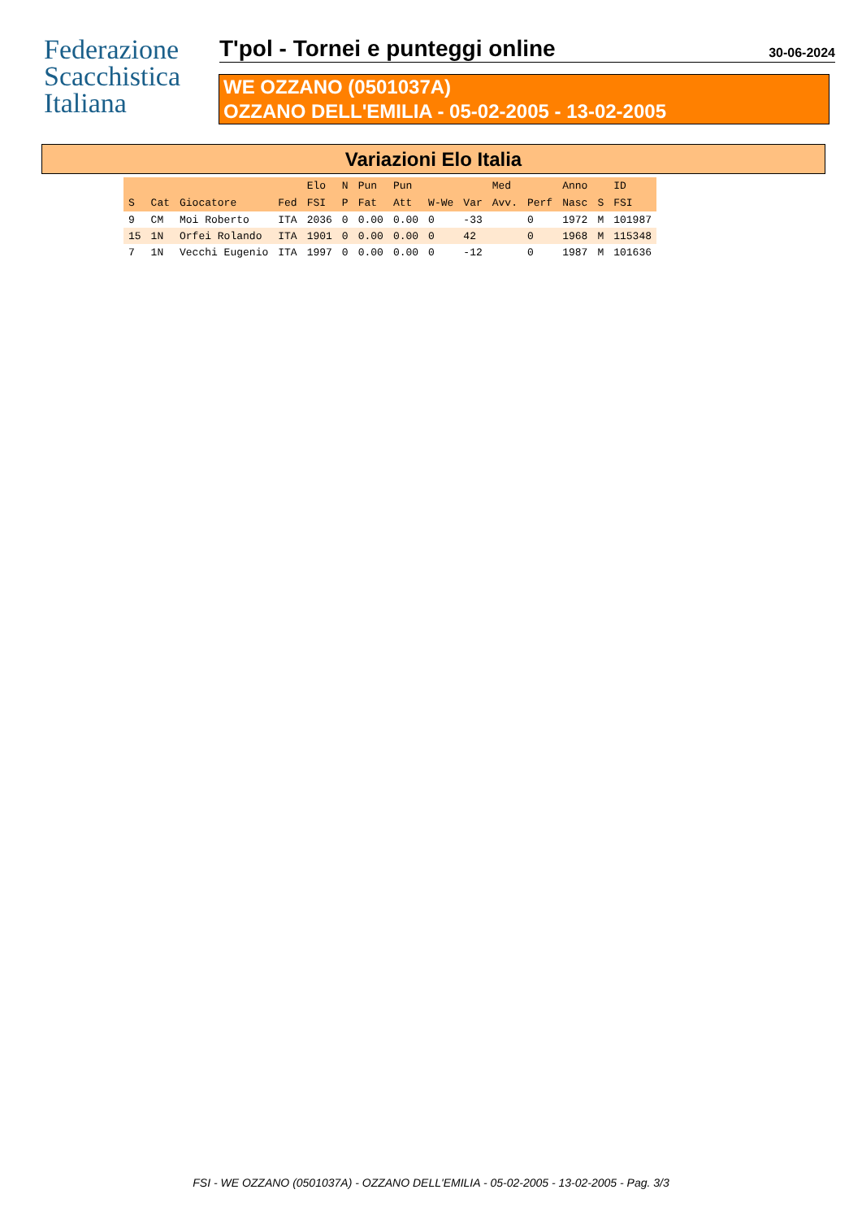Federazione
Scacchistica
Italiana
T'pol - Tornei e punteggi online
30-06-2024
WE OZZANO (0501037A)
OZZANO DELL'EMILIA - 05-02-2005 - 13-02-2005
Variazioni Elo Italia
| | | | | Elo | N | Pun | Pun | | | Med | | Anno | | ID |
| --- | --- | --- | --- | --- | --- | --- | --- | --- | --- | --- | --- | --- | --- | --- |
| S | Cat | Giocatore | Fed | FSI | P | Fat | Att | W-We | Var | Avv. | Perf | Nasc | S | FSI |
| 9 | CM | Moi Roberto | ITA | 2036 | 0 | 0.00 | 0.00 | 0 | -33 | | 0 | 1972 | M | 101987 |
| 15 | 1N | Orfei Rolando | ITA | 1901 | 0 | 0.00 | 0.00 | 0 | 42 | | 0 | 1968 | M | 115348 |
| 7 | 1N | Vecchi Eugenio | ITA | 1997 | 0 | 0.00 | 0.00 | 0 | -12 | | 0 | 1987 | M | 101636 |
FSI - WE OZZANO (0501037A) - OZZANO DELL'EMILIA - 05-02-2005 - 13-02-2005 - Pag. 3/3